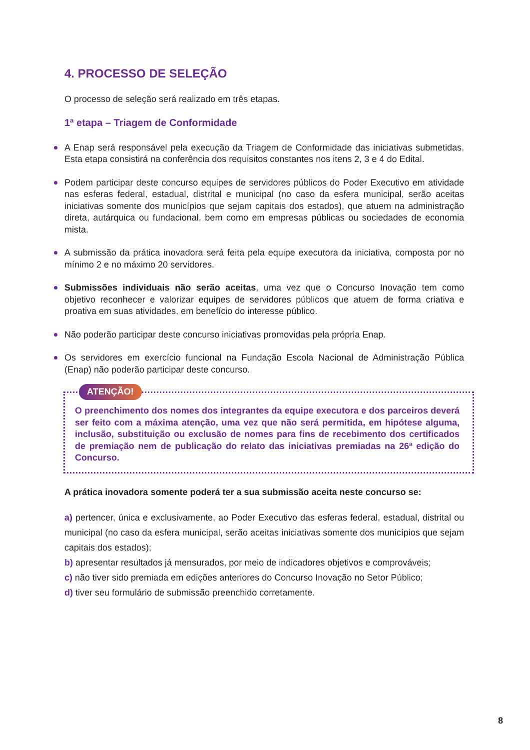4. PROCESSO DE SELEÇÃO
O processo de seleção será realizado em três etapas.
1ª etapa – Triagem de Conformidade
A Enap será responsável pela execução da Triagem de Conformidade das iniciativas submetidas. Esta etapa consistirá na conferência dos requisitos constantes nos itens 2, 3 e 4 do Edital.
Podem participar deste concurso equipes de servidores públicos do Poder Executivo em atividade nas esferas federal, estadual, distrital e municipal (no caso da esfera municipal, serão aceitas iniciativas somente dos municípios que sejam capitais dos estados), que atuem na administração direta, autárquica ou fundacional, bem como em empresas públicas ou sociedades de economia mista.
A submissão da prática inovadora será feita pela equipe executora da iniciativa, composta por no mínimo 2 e no máximo 20 servidores.
Submissões individuais não serão aceitas, uma vez que o Concurso Inovação tem como objetivo reconhecer e valorizar equipes de servidores públicos que atuem de forma criativa e proativa em suas atividades, em benefício do interesse público.
Não poderão participar deste concurso iniciativas promovidas pela própria Enap.
Os servidores em exercício funcional na Fundação Escola Nacional de Administração Pública (Enap) não poderão participar deste concurso.
ATENÇÃO!
O preenchimento dos nomes dos integrantes da equipe executora e dos parceiros deverá ser feito com a máxima atenção, uma vez que não será permitida, em hipótese alguma, inclusão, substituição ou exclusão de nomes para fins de recebimento dos certificados de premiação nem de publicação do relato das iniciativas premiadas na 26ª edição do Concurso.
A prática inovadora somente poderá ter a sua submissão aceita neste concurso se:
a) pertencer, única e exclusivamente, ao Poder Executivo das esferas federal, estadual, distrital ou municipal (no caso da esfera municipal, serão aceitas iniciativas somente dos municípios que sejam capitais dos estados);
b) apresentar resultados já mensurados, por meio de indicadores objetivos e comprováveis;
c) não tiver sido premiada em edições anteriores do Concurso Inovação no Setor Público;
d) tiver seu formulário de submissão preenchido corretamente.
8